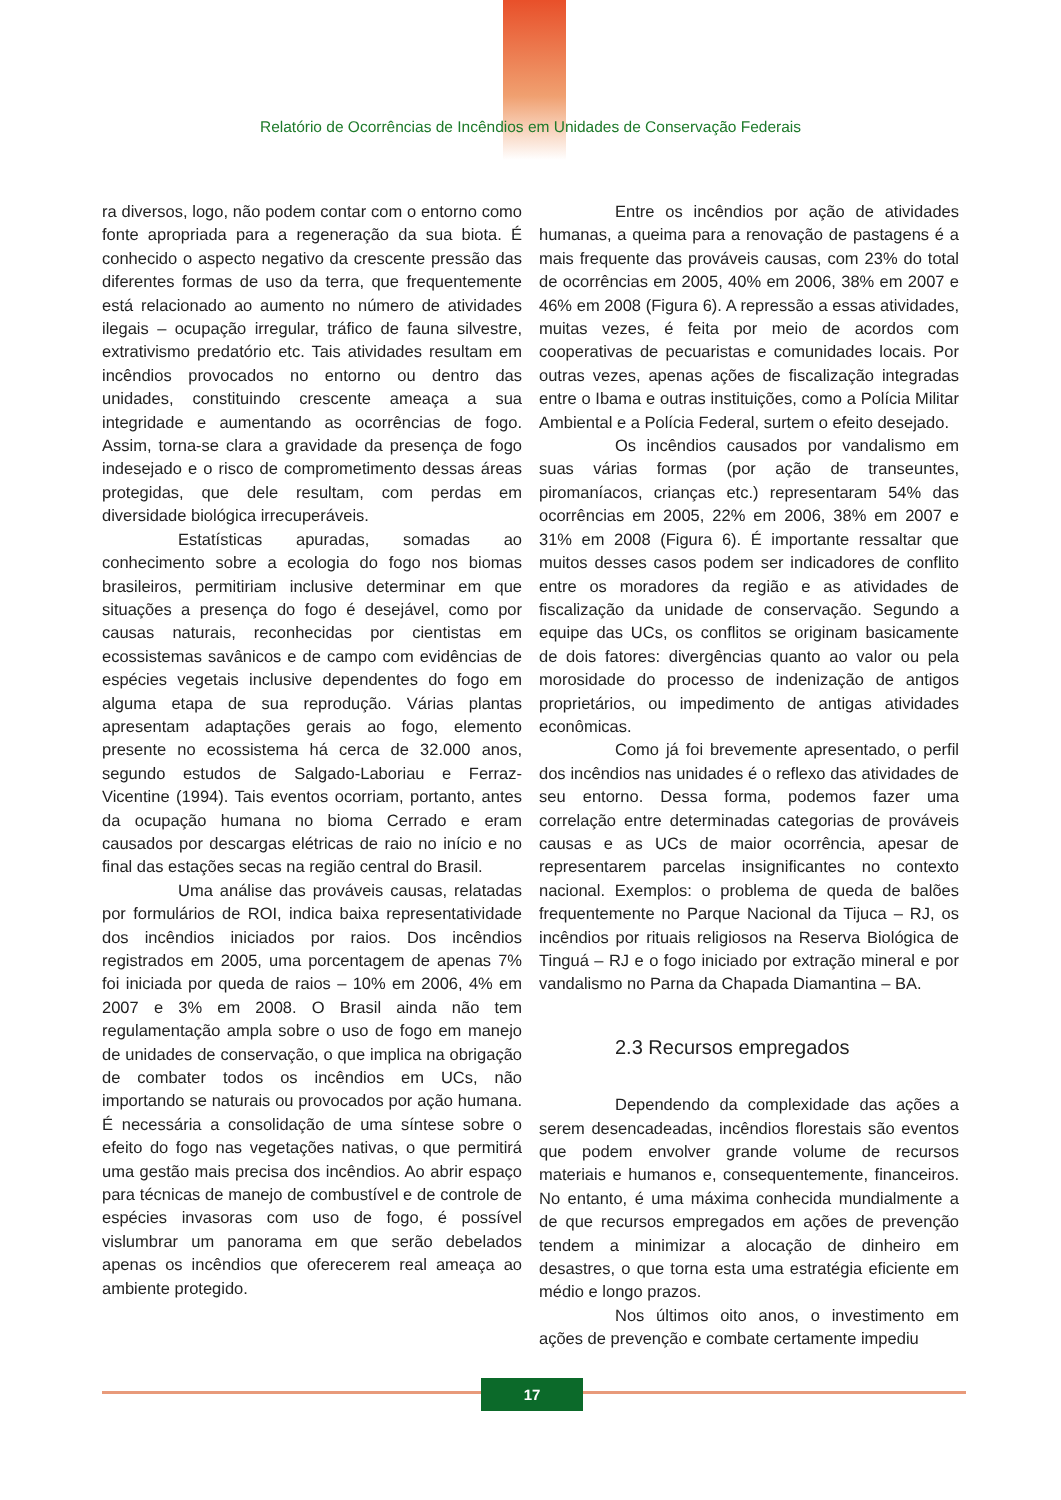Relatório de Ocorrências de Incêndios em Unidades de Conservação Federais
ra diversos, logo, não podem contar com o entorno como fonte apropriada para a regeneração da sua biota. É conhecido o aspecto negativo da crescente pressão das diferentes formas de uso da terra, que frequentemente está relacionado ao aumento no número de atividades ilegais – ocupação irregular, tráfico de fauna silvestre, extrativismo predatório etc. Tais atividades resultam em incêndios provocados no entorno ou dentro das unidades, constituindo crescente ameaça a sua integridade e aumentando as ocorrências de fogo. Assim, torna-se clara a gravidade da presença de fogo indesejado e o risco de comprometimento dessas áreas protegidas, que dele resultam, com perdas em diversidade biológica irrecuperáveis.
Estatísticas apuradas, somadas ao conhecimento sobre a ecologia do fogo nos biomas brasileiros, permitiriam inclusive determinar em que situações a presença do fogo é desejável, como por causas naturais, reconhecidas por cientistas em ecossistemas savânicos e de campo com evidências de espécies vegetais inclusive dependentes do fogo em alguma etapa de sua reprodução. Várias plantas apresentam adaptações gerais ao fogo, elemento presente no ecossistema há cerca de 32.000 anos, segundo estudos de Salgado-Laboriau e Ferraz-Vicentine (1994). Tais eventos ocorriam, portanto, antes da ocupação humana no bioma Cerrado e eram causados por descargas elétricas de raio no início e no final das estações secas na região central do Brasil.
Uma análise das prováveis causas, relatadas por formulários de ROI, indica baixa representatividade dos incêndios iniciados por raios. Dos incêndios registrados em 2005, uma porcentagem de apenas 7% foi iniciada por queda de raios – 10% em 2006, 4% em 2007 e 3% em 2008. O Brasil ainda não tem regulamentação ampla sobre o uso de fogo em manejo de unidades de conservação, o que implica na obrigação de combater todos os incêndios em UCs, não importando se naturais ou provocados por ação humana. É necessária a consolidação de uma síntese sobre o efeito do fogo nas vegetações nativas, o que permitirá uma gestão mais precisa dos incêndios. Ao abrir espaço para técnicas de manejo de combustível e de controle de espécies invasoras com uso de fogo, é possível vislumbrar um panorama em que serão debelados apenas os incêndios que oferecerem real ameaça ao ambiente protegido.
Entre os incêndios por ação de atividades humanas, a queima para a renovação de pastagens é a mais frequente das prováveis causas, com 23% do total de ocorrências em 2005, 40% em 2006, 38% em 2007 e 46% em 2008 (Figura 6). A repressão a essas atividades, muitas vezes, é feita por meio de acordos com cooperativas de pecuaristas e comunidades locais. Por outras vezes, apenas ações de fiscalização integradas entre o Ibama e outras instituições, como a Polícia Militar Ambiental e a Polícia Federal, surtem o efeito desejado.
Os incêndios causados por vandalismo em suas várias formas (por ação de transeuntes, piromaníacos, crianças etc.) representaram 54% das ocorrências em 2005, 22% em 2006, 38% em 2007 e 31% em 2008 (Figura 6). É importante ressaltar que muitos desses casos podem ser indicadores de conflito entre os moradores da região e as atividades de fiscalização da unidade de conservação. Segundo a equipe das UCs, os conflitos se originam basicamente de dois fatores: divergências quanto ao valor ou pela morosidade do processo de indenização de antigos proprietários, ou impedimento de antigas atividades econômicas.
Como já foi brevemente apresentado, o perfil dos incêndios nas unidades é o reflexo das atividades de seu entorno. Dessa forma, podemos fazer uma correlação entre determinadas categorias de prováveis causas e as UCs de maior ocorrência, apesar de representarem parcelas insignificantes no contexto nacional. Exemplos: o problema de queda de balões frequentemente no Parque Nacional da Tijuca – RJ, os incêndios por rituais religiosos na Reserva Biológica de Tinguá – RJ e o fogo iniciado por extração mineral e por vandalismo no Parna da Chapada Diamantina – BA.
2.3 Recursos empregados
Dependendo da complexidade das ações a serem desencadeadas, incêndios florestais são eventos que podem envolver grande volume de recursos materiais e humanos e, consequentemente, financeiros. No entanto, é uma máxima conhecida mundialmente a de que recursos empregados em ações de prevenção tendem a minimizar a alocação de dinheiro em desastres, o que torna esta uma estratégia eficiente em médio e longo prazos.
Nos últimos oito anos, o investimento em ações de prevenção e combate certamente impediu
17